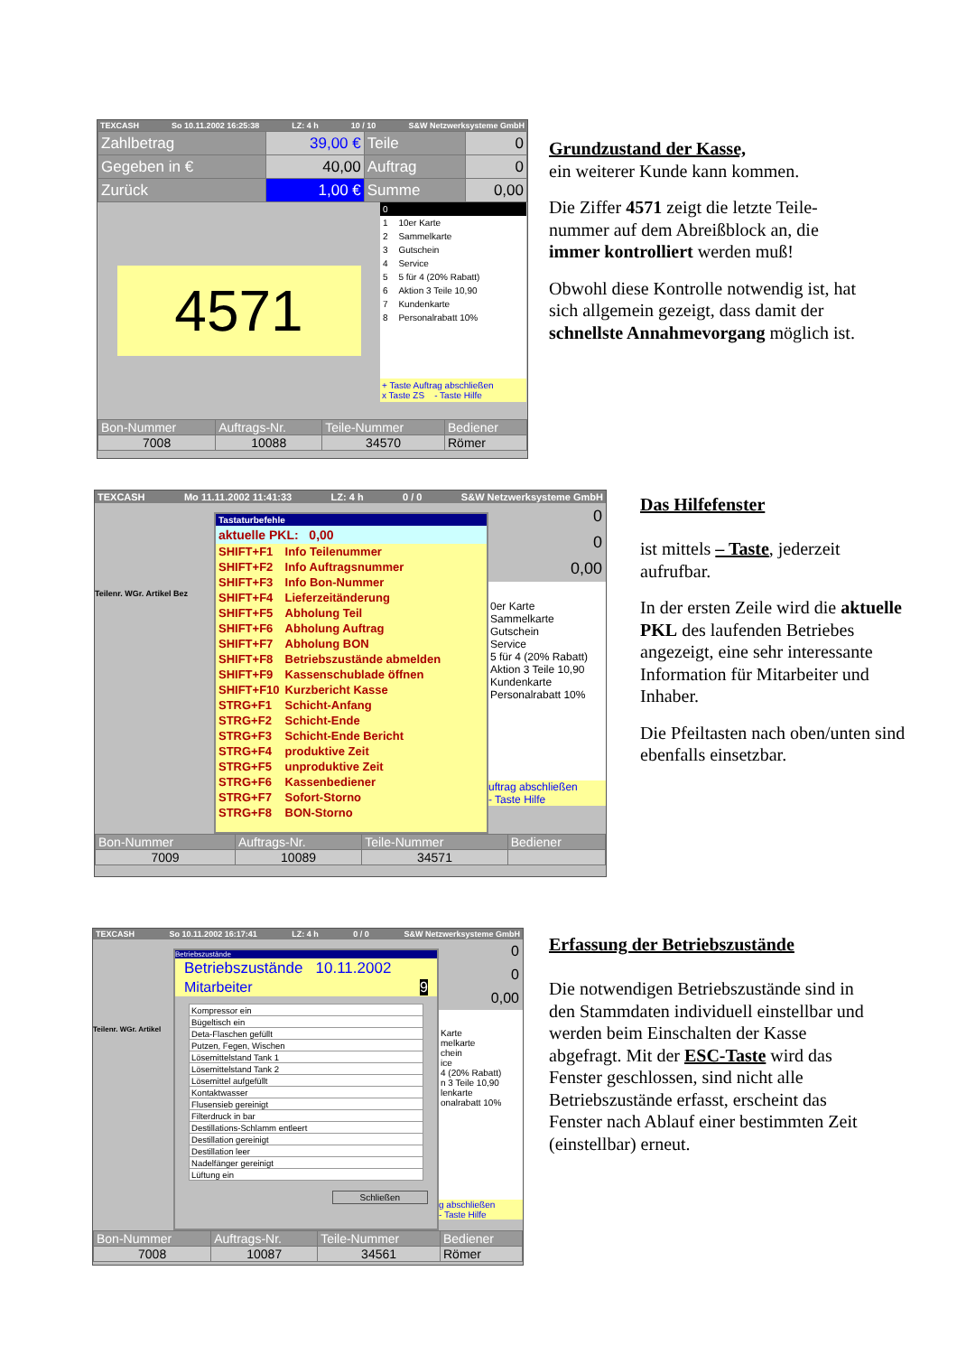TEXCASH So 10.11.2002 16:25:38 LZ: 4 h 10 / 10 S&W Netzwerksysteme GmbH
| Zahlbetrag | 39,00 € | Teile | 0 |
| Gegeben in € | 40,00 | Auftrag | 0 |
| Zurück | 1,00 € | Summe | 0,00 |
4571
| 0 | |
| 1 | 10er Karte |
| 2 | Sammelkarte |
| 3 | Gutschein |
| 4 | Service |
| 5 | 5 für 4 (20% Rabatt) |
| 6 | Aktion 3 Teile 10,90 |
| 7 | Kundenkarte |
| 8 | Personalrabatt 10% |
+ Taste Auftrag abschließen
x Taste ZS - Taste Hilfe
| Bon-Nummer | Auftrags-Nr. | Teile-Nummer | Bediener |
| 7008 | 10088 | 34570 | Römer |
Grundzustand der Kasse,
ein weiterer Kunde kann kommen.
Die Ziffer 4571 zeigt die letzte Teile-nummer auf dem Abreißblock an, die immer kontrolliert werden muß!
Obwohl diese Kontrolle notwendig ist, hat sich allgemein gezeigt, dass damit der schnellste Annahmevorgang möglich ist.
TEXCASH Mo 11.11.2002 11:41:33 LZ: 4 h 0 / 0 S&W Netzwerksysteme GmbH
Teilenr. WGr. Artikel Bez
Tastaturbefehle
aktuelle PKL: 0,00
| SHIFT+F1 | Info Teilenummer |
| SHIFT+F2 | Info Auftragsnummer |
| SHIFT+F3 | Info Bon-Nummer |
| SHIFT+F4 | Lieferzeitänderung |
| SHIFT+F5 | Abholung Teil |
| SHIFT+F6 | Abholung Auftrag |
| SHIFT+F7 | Abholung BON |
| SHIFT+F8 | Betriebszustände abmelden |
| SHIFT+F9 | Kassenschublade öffnen |
| SHIFT+F10 | Kurzbericht Kasse |
| STRG+F1 | Schicht-Anfang |
| STRG+F2 | Schicht-Ende |
| STRG+F3 | Schicht-Ende Bericht |
| STRG+F4 | produktive Zeit |
| STRG+F5 | unproduktive Zeit |
| STRG+F6 | Kassenbediener |
| STRG+F7 | Sofort-Storno |
| STRG+F8 | BON-Storno |
0
0
0,00
0er Karte
Sammelkarte
Gutschein
Service
5 für 4 (20% Rabatt)
Aktion 3 Teile 10,90
Kundenkarte
Personalrabatt 10%
uftrag abschließen
- Taste Hilfe
| Bon-Nummer | Auftrags-Nr. | Teile-Nummer | Bediener |
| 7009 | 10089 | 34571 | |
Das Hilfefenster
ist mittels – Taste, jederzeit aufrufbar.
In der ersten Zeile wird die aktuelle PKL des laufenden Betriebes angezeigt, eine sehr interessante Information für Mitarbeiter und Inhaber.
Die Pfeiltasten nach oben/unten sind ebenfalls einsetzbar.
TEXCASH So 10.11.2002 16:17:41 LZ: 4 h 0 / 0 S&W Netzwerksysteme GmbH
Teilenr. WGr. Artikel
Betriebszustände
Betriebszustände 10.11.2002
Mitarbeiter 9
| Kompressor ein |
| Bügeltisch ein |
| Deta-Flaschen gefüllt |
| Putzen, Fegen, Wischen |
| Lösemittelstand Tank 1 |
| Lösemittelstand Tank 2 |
| Lösemittel aufgefüllt |
| Kontaktwasser |
| Flusensieb gereinigt |
| Filterdruck in bar |
| Destillations-Schlamm entleert |
| Destillation gereinigt |
| Destillation leer |
| Nadelfänger gereinigt |
| Lüftung ein |
Schließen
0
0
0,00
Karte
melkarte
chein
ice
4 (20% Rabatt)
n 3 Teile 10,90
lenkarte
onalrabatt 10%
g abschließen
- Taste Hilfe
| Bon-Nummer | Auftrags-Nr. | Teile-Nummer | Bediener |
| 7008 | 10087 | 34561 | Römer |
Erfassung der Betriebszustände
Die notwendigen Betriebszustände sind in den Stammdaten individuell einstellbar und werden beim Einschalten der Kasse abgefragt. Mit der ESC-Taste wird das Fenster geschlossen, sind nicht alle Betriebszustände erfasst, erscheint das Fenster nach Ablauf einer bestimmten Zeit (einstellbar) erneut.